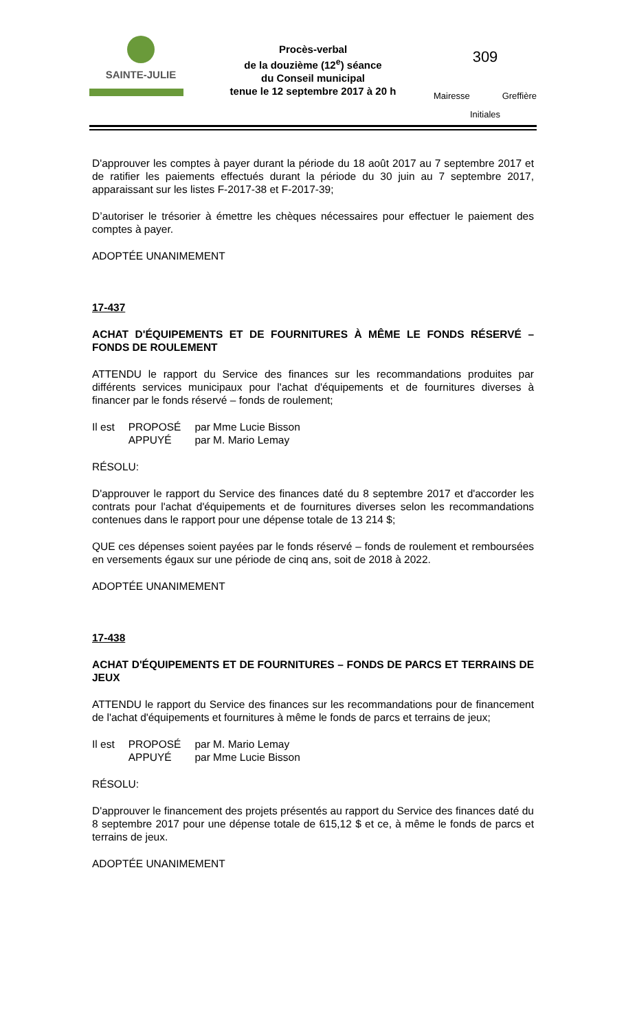SAINTE-JULIE
Procès-verbal
de la douzième (12<sup>e</sup>) séance
du Conseil municipal
tenue le 12 septembre 2017 à 20 h
309
Mairesse Greffière
Initiales
D'approuver les comptes à payer durant la période du 18 août 2017 au 7 septembre 2017 et de ratifier les paiements effectués durant la période du 30 juin au 7 septembre 2017, apparaissant sur les listes F-2017-38 et F-2017-39;
D’autoriser le trésorier à émettre les chèques nécessaires pour effectuer le paiement des comptes à payer.
ADOPTÉE UNANIMEMENT
17-437
ACHAT D'ÉQUIPEMENTS ET DE FOURNITURES À MÊME LE FONDS RÉSERVÉ – FONDS DE ROULEMENT
ATTENDU le rapport du Service des finances sur les recommandations produites par différents services municipaux pour l'achat d'équipements et de fournitures diverses à financer par le fonds réservé – fonds de roulement;
| Il est | PROPOSÉ | par Mme Lucie Bisson |
| | APPUYÉ | par M. Mario Lemay |
RÉSOLU:
D'approuver le rapport du Service des finances daté du 8 septembre 2017 et d'accorder les contrats pour l'achat d'équipements et de fournitures diverses selon les recommandations contenues dans le rapport pour une dépense totale de 13 214 $;
QUE ces dépenses soient payées par le fonds réservé – fonds de roulement et remboursées en versements égaux sur une période de cinq ans, soit de 2018 à 2022.
ADOPTÉE UNANIMEMENT
17-438
ACHAT D'ÉQUIPEMENTS ET DE FOURNITURES – FONDS DE PARCS ET TERRAINS DE JEUX
ATTENDU le rapport du Service des finances sur les recommandations pour de financement de l'achat d'équipements et fournitures à même le fonds de parcs et terrains de jeux;
| Il est | PROPOSÉ | par M. Mario Lemay |
| | APPUYÉ | par Mme Lucie Bisson |
RÉSOLU:
D'approuver le financement des projets présentés au rapport du Service des finances daté du 8 septembre 2017 pour une dépense totale de 615,12 $ et ce, à même le fonds de parcs et terrains de jeux.
ADOPTÉE UNANIMEMENT